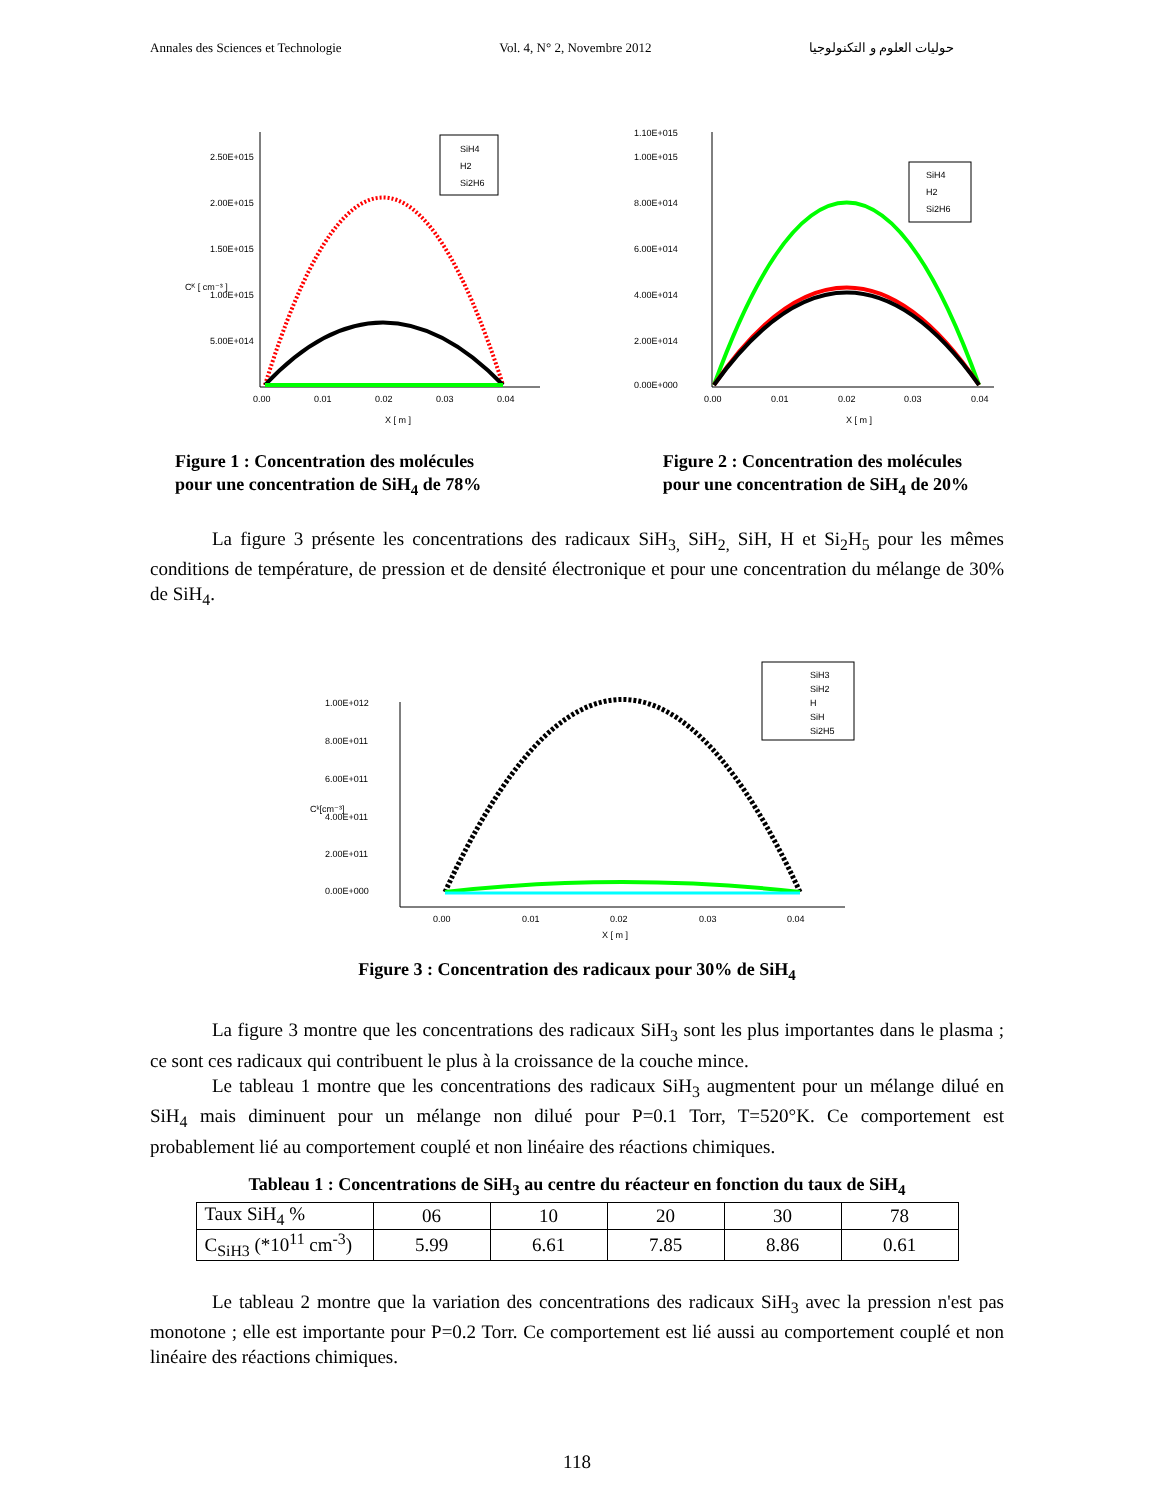Annales des Sciences et Technologie Vol. 4, N° 2, Novembre 2012 حوليات العلوم و التكنولوجيا
2.50E+015
2.00E+015
1.50E+015
1.00E+015
5.00E+014
0.00
0.01
0.02
0.03
0.04
X [ m ]
Cᴷ [ cm⁻³ ]
SiH4
H2
Si2H6
1.10E+015
1.00E+015
8.00E+014
6.00E+014
4.00E+014
2.00E+014
0.00E+000
0.00
0.01
0.02
0.03
0.04
X [ m ]
SiH4
H2
Si2H6
Figure 1 : Concentration des molécules
pour une concentration de SiH<sub>4</sub> de 78%
Figure 2 : Concentration des molécules
pour une concentration de SiH<sub>4</sub> de 20%
La figure 3 présente les concentrations des radicaux SiH<sub>3,</sub> SiH<sub>2,</sub> SiH, H et Si<sub>2</sub>H<sub>5</sub> pour les mêmes conditions de température, de pression et de densité électronique et pour une concentration du mélange de 30% de SiH<sub>4</sub>.
1.00E+012
8.00E+011
6.00E+011
4.00E+011
2.00E+011
0.00E+000
0.00
0.01
0.02
0.03
0.04
X [ m ]
Cᵏ[cm⁻³]
SiH3
SiH2
H
SiH
Si2H5
Figure 3 : Concentration des radicaux pour 30% de SiH<sub>4</sub>
La figure 3 montre que les concentrations des radicaux SiH<sub>3</sub> sont les plus importantes dans le plasma ; ce sont ces radicaux qui contribuent le plus à la croissance de la couche mince.
Le tableau 1 montre que les concentrations des radicaux SiH<sub>3</sub> augmentent pour un mélange dilué en SiH<sub>4</sub> mais diminuent pour un mélange non dilué pour P=0.1 Torr, T=520°K. Ce comportement est probablement lié au comportement couplé et non linéaire des réactions chimiques.
Tableau 1 : Concentrations de SiH<sub>3</sub> au centre du réacteur en fonction du taux de SiH<sub>4</sub>
| Taux SiH<sub>4</sub> % | 06 | 10 | 20 | 30 | 78 |
| C<sub>SiH3</sub> (*10<sup>11</sup> cm<sup>-3</sup>) | 5.99 | 6.61 | 7.85 | 8.86 | 0.61 |
Le tableau 2 montre que la variation des concentrations des radicaux SiH<sub>3</sub> avec la pression n'est pas monotone ; elle est importante pour P=0.2 Torr. Ce comportement est lié aussi au comportement couplé et non linéaire des réactions chimiques.
118